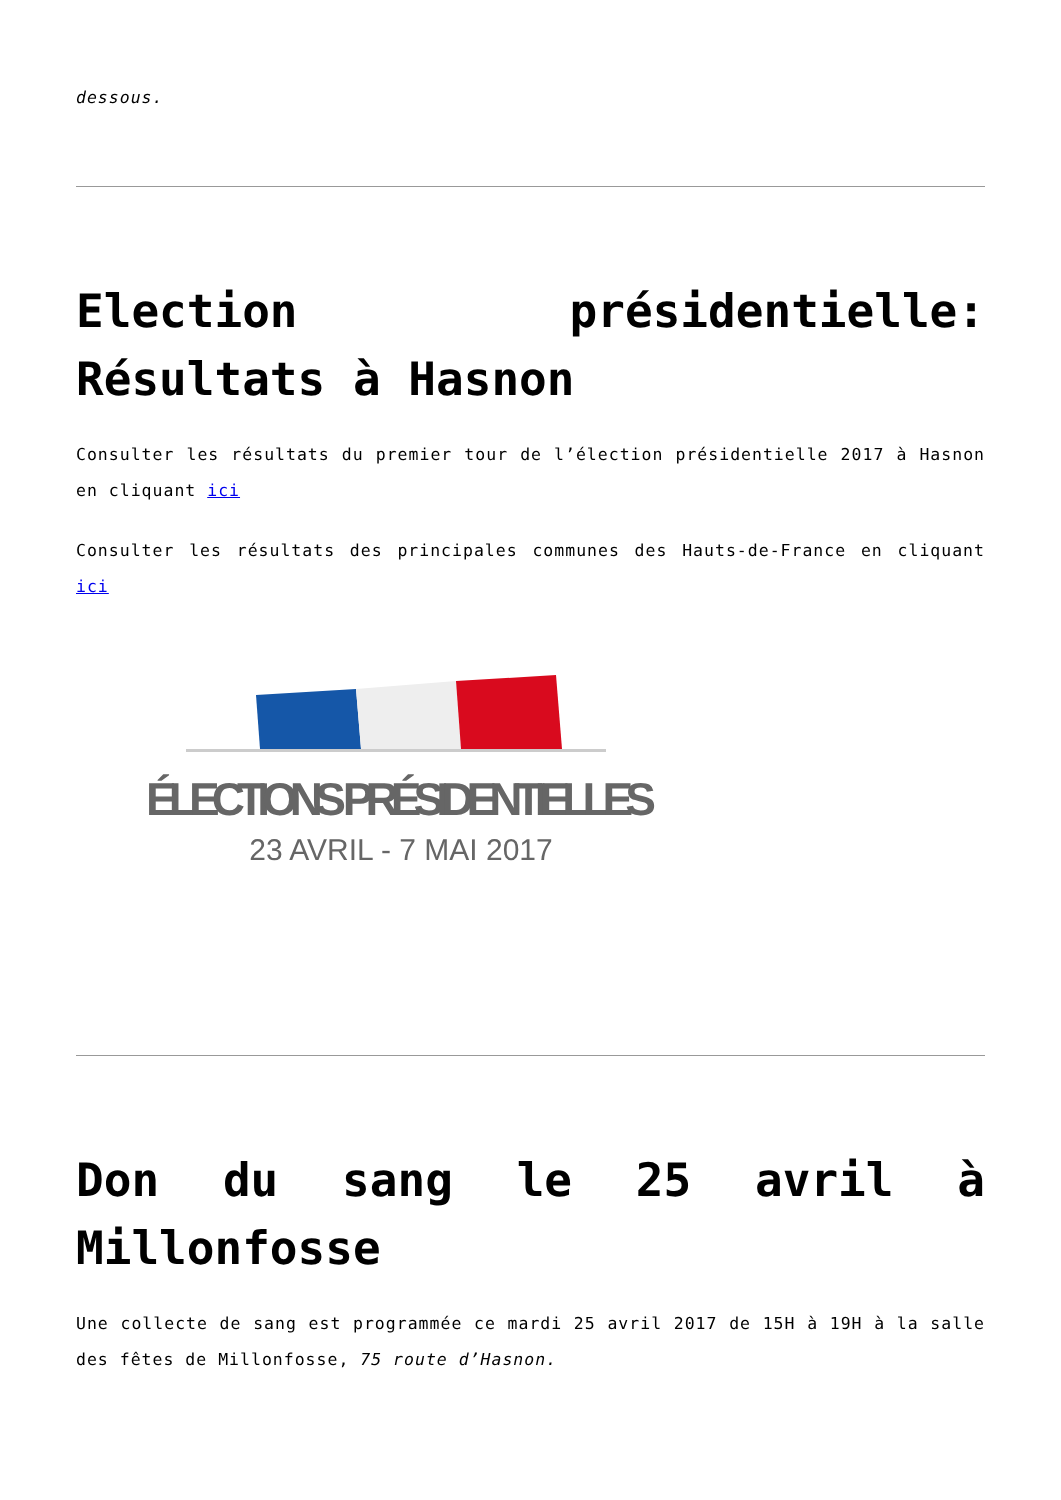dessous.
Election présidentielle: Résultats à Hasnon
Consulter les résultats du premier tour de l’élection présidentielle 2017 à Hasnon en cliquant ici
Consulter les résultats des principales communes des Hauts-de-France en cliquant ici
ÉLECTIONS PRÉSIDENTIELLES
23 AVRIL - 7 MAI 2017
Don du sang le 25 avril à Millonfosse
Une collecte de sang est programmée ce mardi 25 avril 2017 de 15H à 19H à la salle des fêtes de Millonfosse, 75 route d’Hasnon.